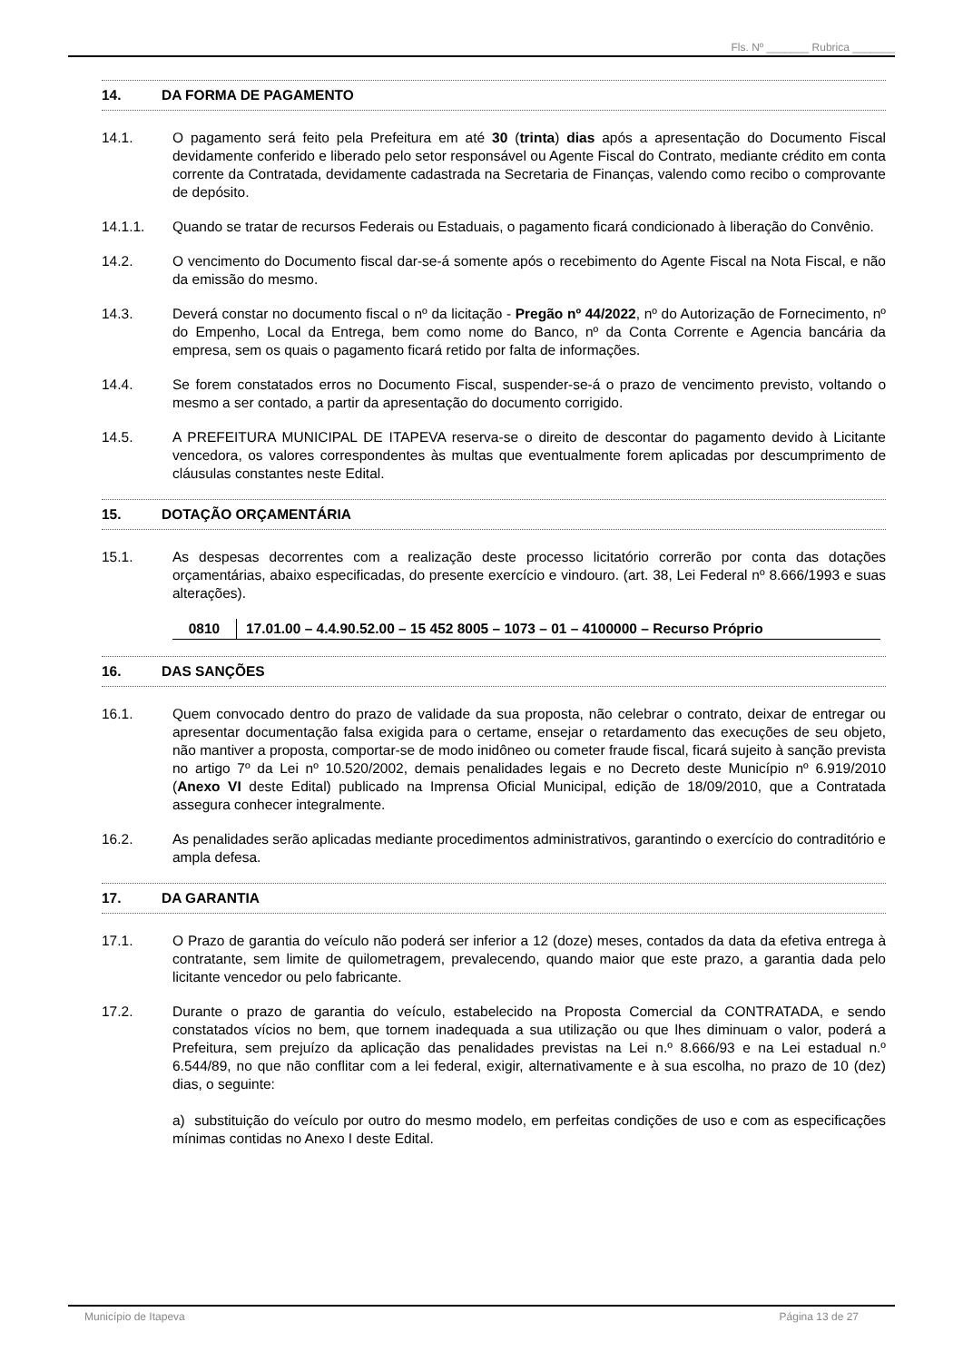Fls. Nº _______ Rubrica _______
14. DA FORMA DE PAGAMENTO
14.1. O pagamento será feito pela Prefeitura em até 30 (trinta) dias após a apresentação do Documento Fiscal devidamente conferido e liberado pelo setor responsável ou Agente Fiscal do Contrato, mediante crédito em conta corrente da Contratada, devidamente cadastrada na Secretaria de Finanças, valendo como recibo o comprovante de depósito.
14.1.1. Quando se tratar de recursos Federais ou Estaduais, o pagamento ficará condicionado à liberação do Convênio.
14.2. O vencimento do Documento fiscal dar-se-á somente após o recebimento do Agente Fiscal na Nota Fiscal, e não da emissão do mesmo.
14.3. Deverá constar no documento fiscal o nº da licitação - Pregão nº 44/2022, nº do Autorização de Fornecimento, nº do Empenho, Local da Entrega, bem como nome do Banco, nº da Conta Corrente e Agencia bancária da empresa, sem os quais o pagamento ficará retido por falta de informações.
14.4. Se forem constatados erros no Documento Fiscal, suspender-se-á o prazo de vencimento previsto, voltando o mesmo a ser contado, a partir da apresentação do documento corrigido.
14.5. A PREFEITURA MUNICIPAL DE ITAPEVA reserva-se o direito de descontar do pagamento devido à Licitante vencedora, os valores correspondentes às multas que eventualmente forem aplicadas por descumprimento de cláusulas constantes neste Edital.
15. DOTAÇÃO ORÇAMENTÁRIA
15.1. As despesas decorrentes com a realização deste processo licitatório correrão por conta das dotações orçamentárias, abaixo especificadas, do presente exercício e vindouro. (art. 38, Lei Federal nº 8.666/1993 e suas alterações).
| 0810 | 17.01.00 – 4.4.90.52.00 – 15 452 8005 – 1073 – 01 – 4100000 – Recurso Próprio |
16. DAS SANÇÕES
16.1. Quem convocado dentro do prazo de validade da sua proposta, não celebrar o contrato, deixar de entregar ou apresentar documentação falsa exigida para o certame, ensejar o retardamento das execuções de seu objeto, não mantiver a proposta, comportar-se de modo inidôneo ou cometer fraude fiscal, ficará sujeito à sanção prevista no artigo 7º da Lei nº 10.520/2002, demais penalidades legais e no Decreto deste Município nº 6.919/2010 (Anexo VI deste Edital) publicado na Imprensa Oficial Municipal, edição de 18/09/2010, que a Contratada assegura conhecer integralmente.
16.2. As penalidades serão aplicadas mediante procedimentos administrativos, garantindo o exercício do contraditório e ampla defesa.
17. DA GARANTIA
17.1. O Prazo de garantia do veículo não poderá ser inferior a 12 (doze) meses, contados da data da efetiva entrega à contratante, sem limite de quilometragem, prevalecendo, quando maior que este prazo, a garantia dada pelo licitante vencedor ou pelo fabricante.
17.2. Durante o prazo de garantia do veículo, estabelecido na Proposta Comercial da CONTRATADA, e sendo constatados vícios no bem, que tornem inadequada a sua utilização ou que lhes diminuam o valor, poderá a Prefeitura, sem prejuízo da aplicação das penalidades previstas na Lei n.º 8.666/93 e na Lei estadual n.º 6.544/89, no que não conflitar com a lei federal, exigir, alternativamente e à sua escolha, no prazo de 10 (dez) dias, o seguinte:
a) substituição do veículo por outro do mesmo modelo, em perfeitas condições de uso e com as especificações mínimas contidas no Anexo I deste Edital.
Município de Itapeva Página 13 de 27